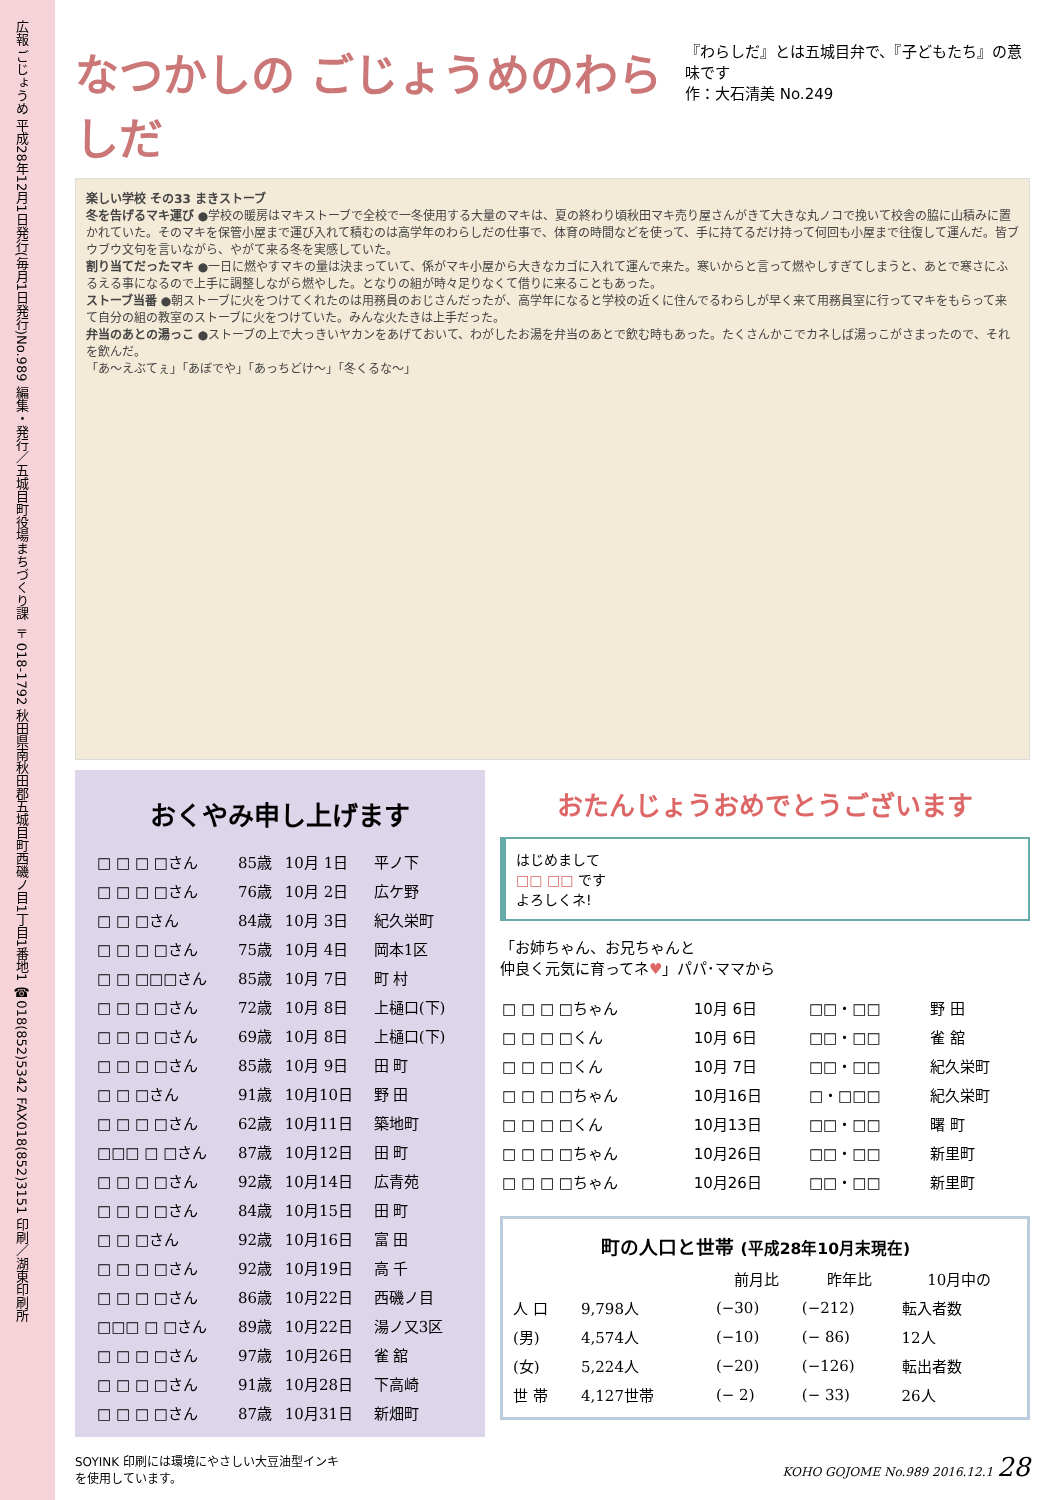広報 ごじょうめ 平成28年12月1日発行(毎月1日発行)No.989 編集・発行／五城目町役場まちづくり課 〒018-1792 秋田県南秋田郡五城目町西磯ノ目1丁目1番地1 ☎018(852)5342 FAX018(852)3151 印刷／湖東印刷所
なつかしの ごじょうめのわらしだ
『わらしだ』とは五城目弁で、『子どもたち』の意味です
作：大石清美 No.249
楽しい学校 その33 まきストーブ
冬を告げるマキ運び ●学校の暖房はマキストーブで全校で一冬使用する大量のマキは、夏の終わり頃秋田マキ売り屋さんがきて大きな丸ノコで挽いて校舎の脇に山積みに置かれていた。そのマキを保管小屋まで運び入れて積むのは高学年のわらしだの仕事で、体育の時間などを使って、手に持てるだけ持って何回も小屋まで往復して運んだ。皆ブウブウ文句を言いながら、やがて来る冬を実感していた。
割り当てだったマキ ●一日に燃やすマキの量は決まっていて、係がマキ小屋から大きなカゴに入れて運んで来た。寒いからと言って燃やしすぎてしまうと、あとで寒さにふるえる事になるので上手に調整しながら燃やした。となりの組が時々足りなくて借りに来ることもあった。
ストーブ当番 ●朝ストーブに火をつけてくれたのは用務員のおじさんだったが、高学年になると学校の近くに住んでるわらしが早く来て用務員室に行ってマキをもらって来て自分の組の教室のストーブに火をつけていた。みんな火たきは上手だった。
弁当のあとの湯っこ ●ストーブの上で大っきいヤカンをあげておいて、わがしたお湯を弁当のあとで飲む時もあった。たくさんかこでカネしば湯っこがさまったので、それを飲んだ。
「あ〜えぶてぇ」「あぼでや」「あっちどけ〜」「冬くるな〜」
おくやみ申し上げます
| □ □ □ □さん | 85歳 | 10月 1日 | 平ノ下 |
| □ □ □ □さん | 76歳 | 10月 2日 | 広ケ野 |
| □ □ □さん | 84歳 | 10月 3日 | 紀久栄町 |
| □ □ □ □さん | 75歳 | 10月 4日 | 岡本1区 |
| □ □ □□□さん | 85歳 | 10月 7日 | 町 村 |
| □ □ □ □さん | 72歳 | 10月 8日 | 上樋口(下) |
| □ □ □ □さん | 69歳 | 10月 8日 | 上樋口(下) |
| □ □ □ □さん | 85歳 | 10月 9日 | 田 町 |
| □ □ □さん | 91歳 | 10月10日 | 野 田 |
| □ □ □ □さん | 62歳 | 10月11日 | 築地町 |
| □□□ □ □さん | 87歳 | 10月12日 | 田 町 |
| □ □ □ □さん | 92歳 | 10月14日 | 広青苑 |
| □ □ □ □さん | 84歳 | 10月15日 | 田 町 |
| □ □ □さん | 92歳 | 10月16日 | 富 田 |
| □ □ □ □さん | 92歳 | 10月19日 | 高 千 |
| □ □ □ □さん | 86歳 | 10月22日 | 西磯ノ目 |
| □□□ □ □さん | 89歳 | 10月22日 | 湯ノ又3区 |
| □ □ □ □さん | 97歳 | 10月26日 | 雀 舘 |
| □ □ □ □さん | 91歳 | 10月28日 | 下高崎 |
| □ □ □ □さん | 87歳 | 10月31日 | 新畑町 |
おたんじょうおめでとうございます
はじめまして
□□ □□ です
よろしくネ!
「お姉ちゃん、お兄ちゃんと
仲良く元気に育ってネ♥」パパ･ママから
| □ □ □ □ちゃん | 10月 6日 | □□・□□ | 野 田 |
| □ □ □ □くん | 10月 6日 | □□・□□ | 雀 舘 |
| □ □ □ □くん | 10月 7日 | □□・□□ | 紀久栄町 |
| □ □ □ □ちゃん | 10月16日 | □・□□□ | 紀久栄町 |
| □ □ □ □くん | 10月13日 | □□・□□ | 曙 町 |
| □ □ □ □ちゃん | 10月26日 | □□・□□ | 新里町 |
| □ □ □ □ちゃん | 10月26日 | □□・□□ | 新里町 |
町の人口と世帯 (平成28年10月末現在)
| | | 前月比 | 昨年比 | 10月中の |
| --- | --- | --- | --- | --- |
| 人 口 | 9,798人 | (−30) | (−212) | 転入者数 |
| (男) | 4,574人 | (−10) | (− 86) | 12人 |
| (女) | 5,224人 | (−20) | (−126) | 転出者数 |
| 世 帯 | 4,127世帯 | (− 2) | (− 33) | 26人 |
SOYINK 印刷には環境にやさしい大豆油型インキ
を使用しています。
KOHO GOJOME No.989 2016.12.1 28